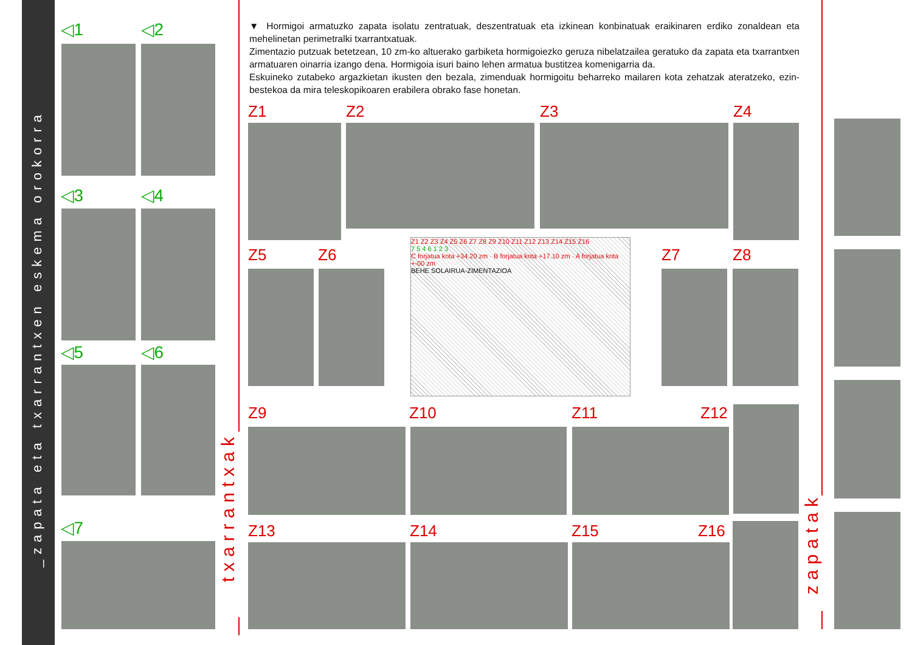_zapata eta txarrantxen eskema orokorra
txarrantxak
zapatak
◁1 ◁2
◁3 ◁4
◁5 ◁6
◁7
▼ Hormigoi armatuzko zapata isolatu zentratuak, deszentratuak eta izkinean konbinatuak eraikinaren erdiko zonaldean eta mehelinetan perimetralki txarrantxatuak.
Zimentazio putzuak betetzean, 10 zm-ko altuerako garbiketa hormigoiezko geruza nibelatzailea geratuko da zapata eta txarrantxen armatuaren oinarria izango dena. Hormigoia isuri baino lehen armatua bustitzea komenigarria da.
Eskuineko zutabeko argazkietan ikusten den bezala, zimenduak hormigoitu beharreko mailaren kota zehatzak ateratzeko, ezin-bestekoa da mira teleskopikoaren erabilera obrako fase honetan.
Z1 Z2 Z3 Z4
Z5 Z6 Z7 Z8
Z1 Z2 Z3 Z4 Z5 Z6 Z7 Z8 Z9 Z10 Z11 Z12 Z13 Z14 Z15 Z16
7 5 4 6 1 2 3
C forjatua kota +34.20 zm · B forjatua kota +17.10 zm · A forjatua kota +-00 zm
BEHE SOLAIRUA-ZIMENTAZIOA
Z9 Z10 Z11 Z12
Z13 Z14 Z15 Z16